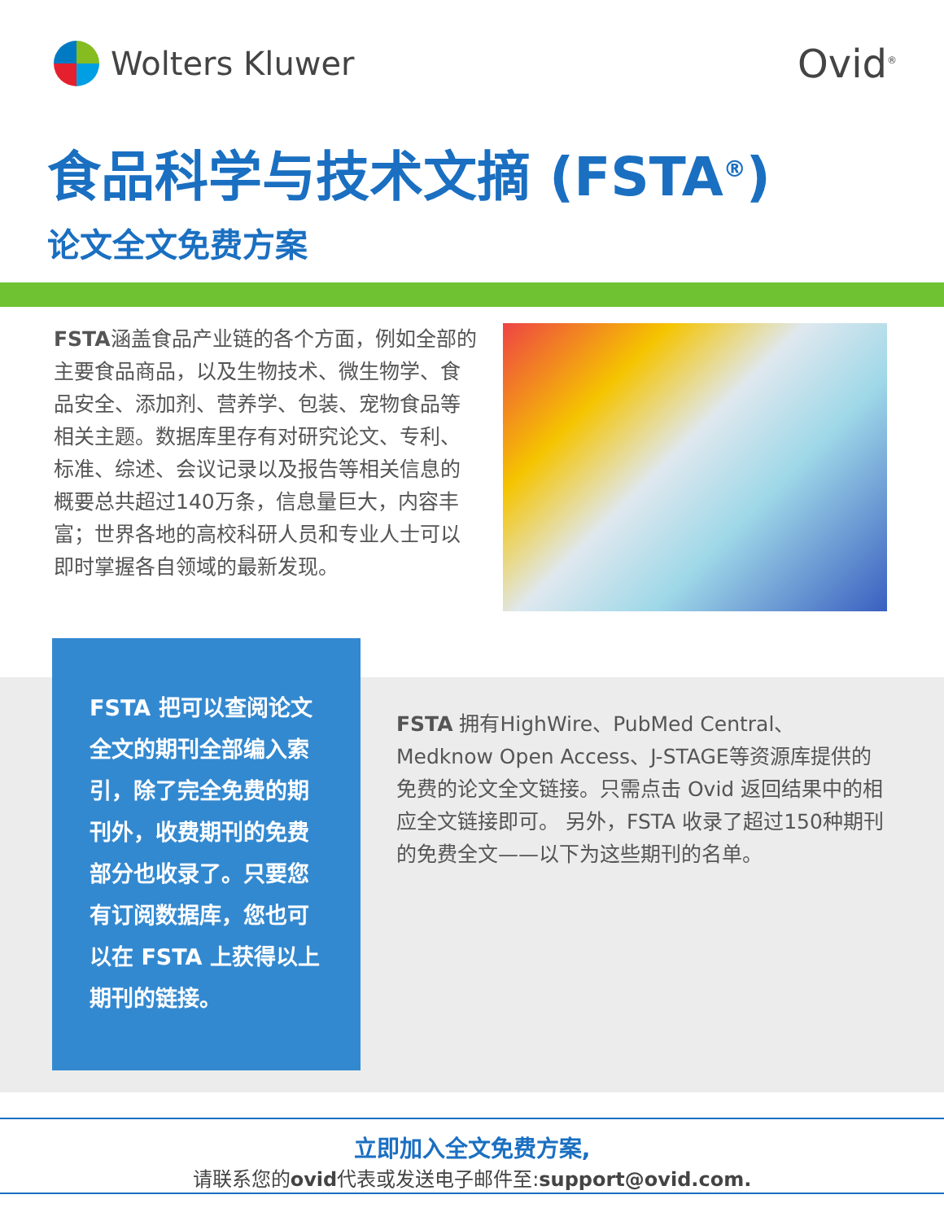Wolters Kluwer
Ovid<sup>®</sup>
食品科学与技术文摘 (FSTA<sup>®</sup>)
论文全文免费方案
FSTA涵盖食品产业链的各个方面，例如全部的主要食品商品，以及生物技术、微生物学、食品安全、添加剂、营养学、包装、宠物食品等相关主题。数据库里存有对研究论文、专利、标准、综述、会议记录以及报告等相关信息的概要总共超过140万条，信息量巨大，内容丰富；世界各地的高校科研人员和专业人士可以即时掌握各自领域的最新发现。
FSTA 把可以查阅论文全文的期刊全部编入索引，除了完全免费的期刊外，收费期刊的免费部分也收录了。只要您有订阅数据库，您也可以在 FSTA 上获得以上期刊的链接。
FSTA 拥有HighWire、PubMed Central、Medknow Open Access、J-STAGE等资源库提供的免费的论文全文链接。只需点击 Ovid 返回结果中的相应全文链接即可。 另外，FSTA 收录了超过150种期刊的免费全文——以下为这些期刊的名单。
立即加入全文免费方案,
请联系您的ovid代表或发送电子邮件至:support@ovid.com.